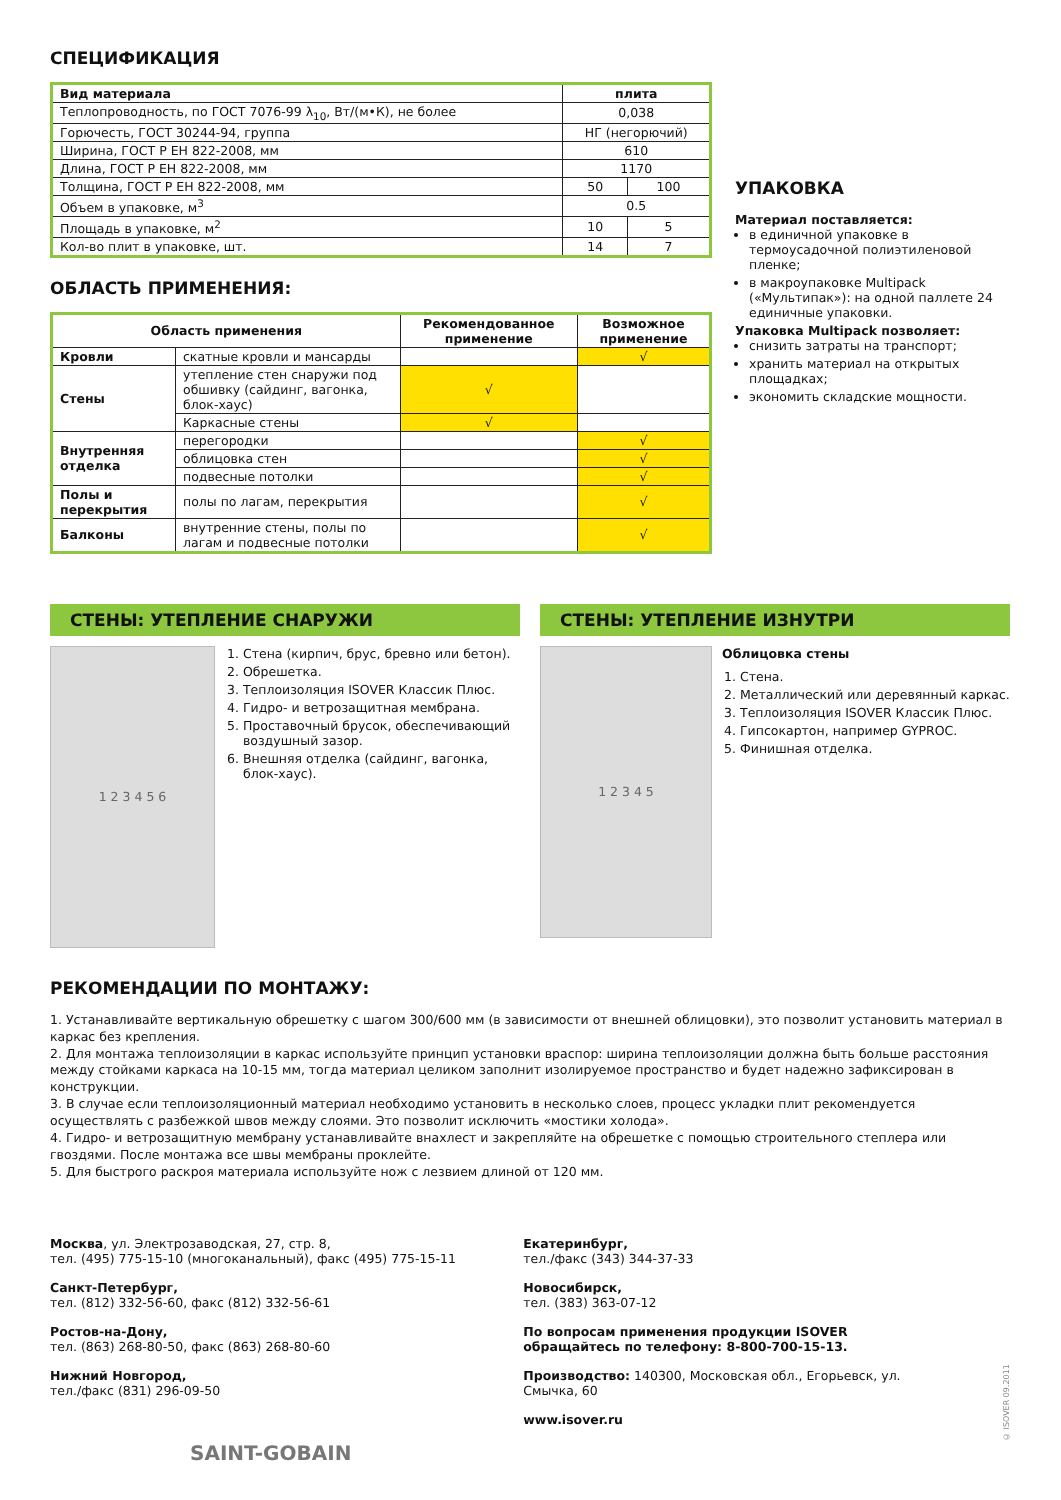СПЕЦИФИКАЦИЯ
| Вид материала | плита | |
| --- | --- | --- |
| Теплопроводность, по ГОСТ 7076-99 λ<sub>10</sub>, Вт/(м•К), не более | 0,038 | |
| Горючесть, ГОСТ 30244-94, группа | НГ (негорючий) | |
| Ширина, ГОСТ Р ЕН 822-2008, мм | 610 | |
| Длина, ГОСТ Р ЕН 822-2008, мм | 1170 | |
| Толщина, ГОСТ Р ЕН 822-2008, мм | 50 | 100 |
| Объем в упаковке, м<sup>3</sup> | 0.5 | |
| Площадь в упаковке, м<sup>2</sup> | 10 | 5 |
| Кол-во плит в упаковке, шт. | 14 | 7 |
ОБЛАСТЬ ПРИМЕНЕНИЯ:
| Область применения | | Рекомендованное применение | Возможное применение |
| --- | --- | --- | --- |
| Кровли | скатные кровли и мансарды | | √ |
| Стены | утепление стен снаружи под обшивку (сайдинг, вагонка, блок-хаус) | √ | |
| | Каркасные стены | √ | |
| Внутренняя отделка | перегородки | | √ |
| | облицовка стен | | √ |
| | подвесные потолки | | √ |
| Полы и перекрытия | полы по лагам, перекрытия | | √ |
| Балконы | внутренние стены, полы по лагам и подвесные потолки | | √ |
УПАКОВКА
Материал поставляется:
в единичной упаковке в термоусадочной полиэтиленовой пленке;
в макроупаковке Multipack («Мультипак»): на одной паллете 24 единичные упаковки.
Упаковка Multipack позволяет:
снизить затраты на транспорт;
хранить материал на открытых площадках;
экономить складские мощности.
СТЕНЫ: УТЕПЛЕНИЕ СНАРУЖИ
1 2 3 4 5 6
1. Стена (кирпич, брус, бревно или бетон).
2. Обрешетка.
3. Теплоизоляция ISOVER Классик Плюс.
4. Гидро- и ветрозащитная мембрана.
5. Проставочный брусок, обеспечивающий воздушный зазор.
6. Внешняя отделка (сайдинг, вагонка, блок-хаус).
СТЕНЫ: УТЕПЛЕНИЕ ИЗНУТРИ
1 2 3 4 5
Облицовка стены
1. Стена.
2. Металлический или деревянный каркас.
3. Теплоизоляция ISOVER Классик Плюс.
4. Гипсокартон, например GYPROC.
5. Финишная отделка.
РЕКОМЕНДАЦИИ ПО МОНТАЖУ:
1. Устанавливайте вертикальную обрешетку с шагом 300/600 мм (в зависимости от внешней облицовки), это позволит установить материал в каркас без крепления.
2. Для монтажа теплоизоляции в каркас используйте принцип установки враспор: ширина теплоизоляции должна быть больше расстояния между стойками каркаса на 10-15 мм, тогда материал целиком заполнит изолируемое пространство и будет надежно зафиксирован в конструкции.
3. В случае если теплоизоляционный материал необходимо установить в несколько слоев, процесс укладки плит рекомендуется осуществлять с разбежкой швов между слоями. Это позволит исключить «мостики холода».
4. Гидро- и ветрозащитную мембрану устанавливайте внахлест и закрепляйте на обрешетке с помощью строительного степлера или гвоздями. После монтажа все швы мембраны проклейте.
5. Для быстрого раскроя материала используйте нож с лезвием длиной от 120 мм.
Москва, ул. Электрозаводская, 27, стр. 8,
тел. (495) 775-15-10 (многоканальный), факс (495) 775-15-11
Санкт-Петербург,
тел. (812) 332-56-60, факс (812) 332-56-61
Ростов-на-Дону,
тел. (863) 268-80-50, факс (863) 268-80-60
Нижний Новгород,
тел./факс (831) 296-09-50
Екатеринбург,
тел./факс (343) 344-37-33
Новосибирск,
тел. (383) 363-07-12
По вопросам применения продукции ISOVER
обращайтесь по телефону: 8-800-700-15-13.
Производство: 140300, Московская обл., Егорьевск, ул. Смычка, 60
www.isover.ru
© ISOVER 09.2011
SAINT-GOBAIN